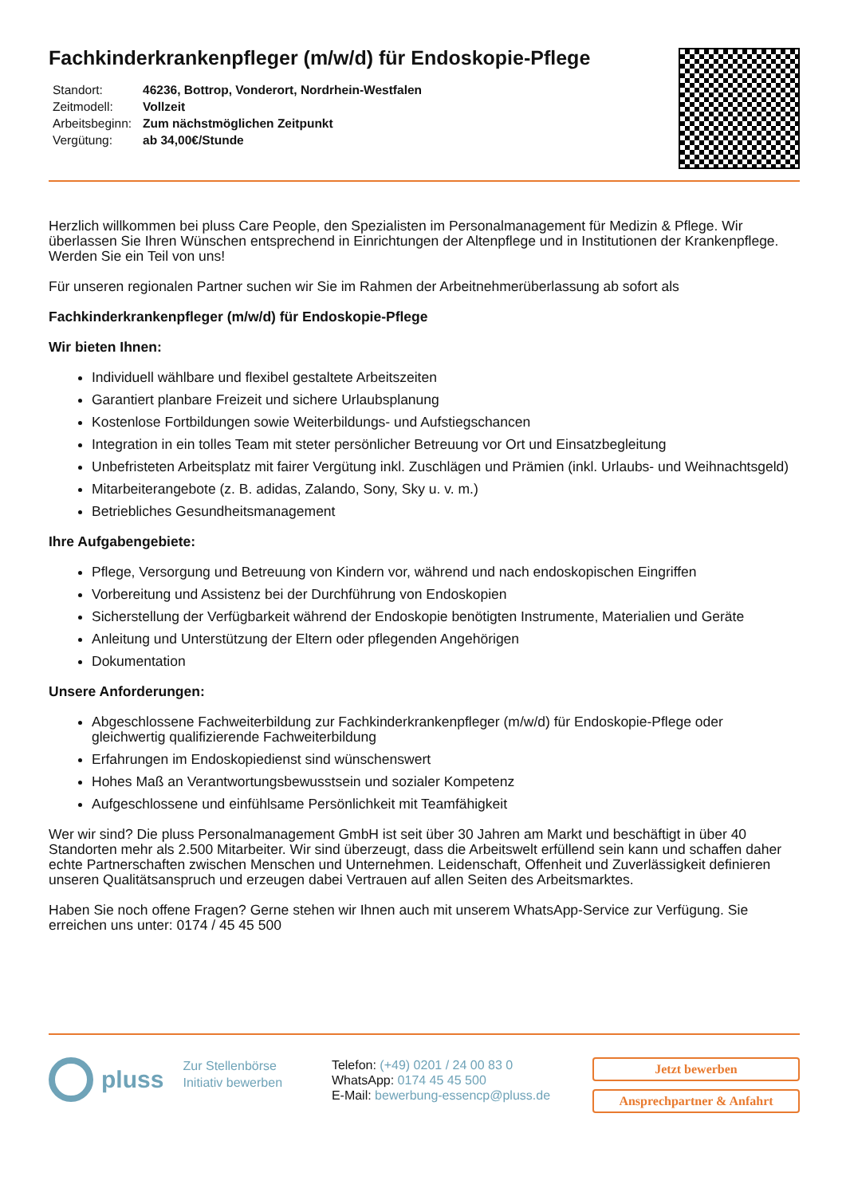Fachkinderkrankenpfleger (m/w/d) für Endoskopie-Pflege
| Standort: | 46236, Bottrop, Vonderort, Nordrhein-Westfalen |
| Zeitmodell: | Vollzeit |
| Arbeitsbeginn: | Zum nächstmöglichen Zeitpunkt |
| Vergütung: | ab 34,00€/Stunde |
Herzlich willkommen bei pluss Care People, den Spezialisten im Personalmanagement für Medizin & Pflege. Wir überlassen Sie Ihren Wünschen entsprechend in Einrichtungen der Altenpflege und in Institutionen der Krankenpflege. Werden Sie ein Teil von uns!
Für unseren regionalen Partner suchen wir Sie im Rahmen der Arbeitnehmerüberlassung ab sofort als
Fachkinderkrankenpfleger (m/w/d) für Endoskopie-Pflege
Wir bieten Ihnen:
Individuell wählbare und flexibel gestaltete Arbeitszeiten
Garantiert planbare Freizeit und sichere Urlaubsplanung
Kostenlose Fortbildungen sowie Weiterbildungs- und Aufstiegschancen
Integration in ein tolles Team mit steter persönlicher Betreuung vor Ort und Einsatzbegleitung
Unbefristeten Arbeitsplatz mit fairer Vergütung inkl. Zuschlägen und Prämien (inkl. Urlaubs- und Weihnachtsgeld)
Mitarbeiterangebote (z. B. adidas, Zalando, Sony, Sky u. v. m.)
Betriebliches Gesundheitsmanagement
Ihre Aufgabengebiete:
Pflege, Versorgung und Betreuung von Kindern vor, während und nach endoskopischen Eingriffen
Vorbereitung und Assistenz bei der Durchführung von Endoskopien
Sicherstellung der Verfügbarkeit während der Endoskopie benötigten Instrumente, Materialien und Geräte
Anleitung und Unterstützung der Eltern oder pflegenden Angehörigen
Dokumentation
Unsere Anforderungen:
Abgeschlossene Fachweiterbildung zur Fachkinderkrankenpfleger (m/w/d) für Endoskopie-Pflege oder gleichwertig qualifizierende Fachweiterbildung
Erfahrungen im Endoskopiedienst sind wünschenswert
Hohes Maß an Verantwortungsbewusstsein und sozialer Kompetenz
Aufgeschlossene und einfühlsame Persönlichkeit mit Teamfähigkeit
Wer wir sind? Die pluss Personalmanagement GmbH ist seit über 30 Jahren am Markt und beschäftigt in über 40 Standorten mehr als 2.500 Mitarbeiter. Wir sind überzeugt, dass die Arbeitswelt erfüllend sein kann und schaffen daher echte Partnerschaften zwischen Menschen und Unternehmen. Leidenschaft, Offenheit und Zuverlässigkeit definieren unseren Qualitätsanspruch und erzeugen dabei Vertrauen auf allen Seiten des Arbeitsmarktes.
Haben Sie noch offene Fragen? Gerne stehen wir Ihnen auch mit unserem WhatsApp-Service zur Verfügung. Sie erreichen uns unter: 0174 / 45 45 500
pluss
Zur Stellenbörse
Initiativ bewerben
Telefon: (+49) 0201 / 24 00 83 0
WhatsApp: 0174 45 45 500
E-Mail: bewerbung-essencp@pluss.de
Jetzt bewerben
Ansprechpartner & Anfahrt